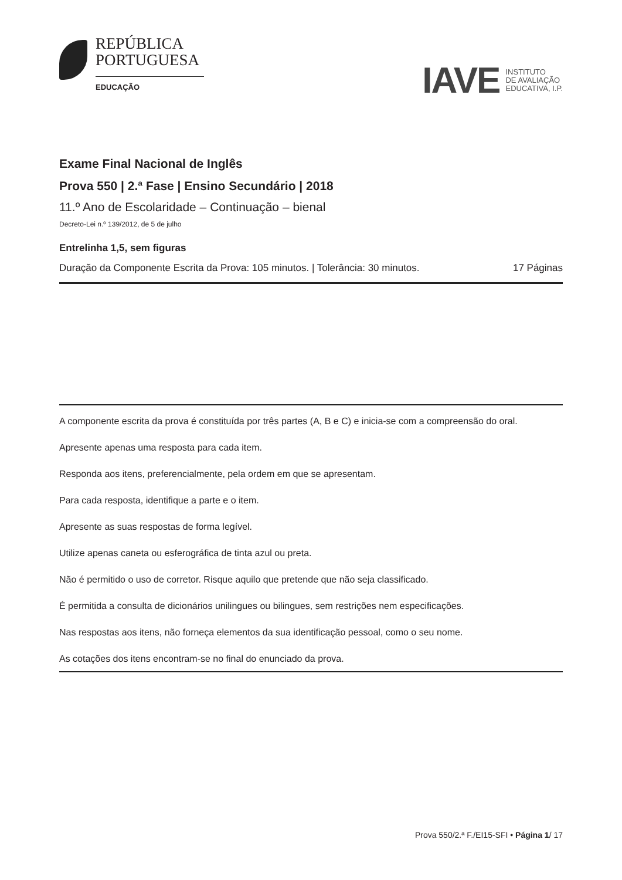REPÚBLICA
PORTUGUESA
EDUCAÇÃO
IAVE INSTITUTO
DE AVALIAÇÃO
EDUCATIVA, I.P.
Exame Final Nacional de Inglês
Prova 550 | 2.ª Fase | Ensino Secundário | 2018
11.º Ano de Escolaridade – Continuação – bienal
Decreto-Lei n.º 139/2012, de 5 de julho
Entrelinha 1,5, sem figuras
Duração da Componente Escrita da Prova: 105 minutos. | Tolerância: 30 minutos. 17 Páginas
A componente escrita da prova é constituída por três partes (A, B e C) e inicia-se com a compreensão do oral.
Apresente apenas uma resposta para cada item.
Responda aos itens, preferencialmente, pela ordem em que se apresentam.
Para cada resposta, identifique a parte e o item.
Apresente as suas respostas de forma legível.
Utilize apenas caneta ou esferográfica de tinta azul ou preta.
Não é permitido o uso de corretor. Risque aquilo que pretende que não seja classificado.
É permitida a consulta de dicionários unilingues ou bilingues, sem restrições nem especificações.
Nas respostas aos itens, não forneça elementos da sua identificação pessoal, como o seu nome.
As cotações dos itens encontram-se no final do enunciado da prova.
Prova 550/2.ª F./EI15-SFI • Página 1/ 17